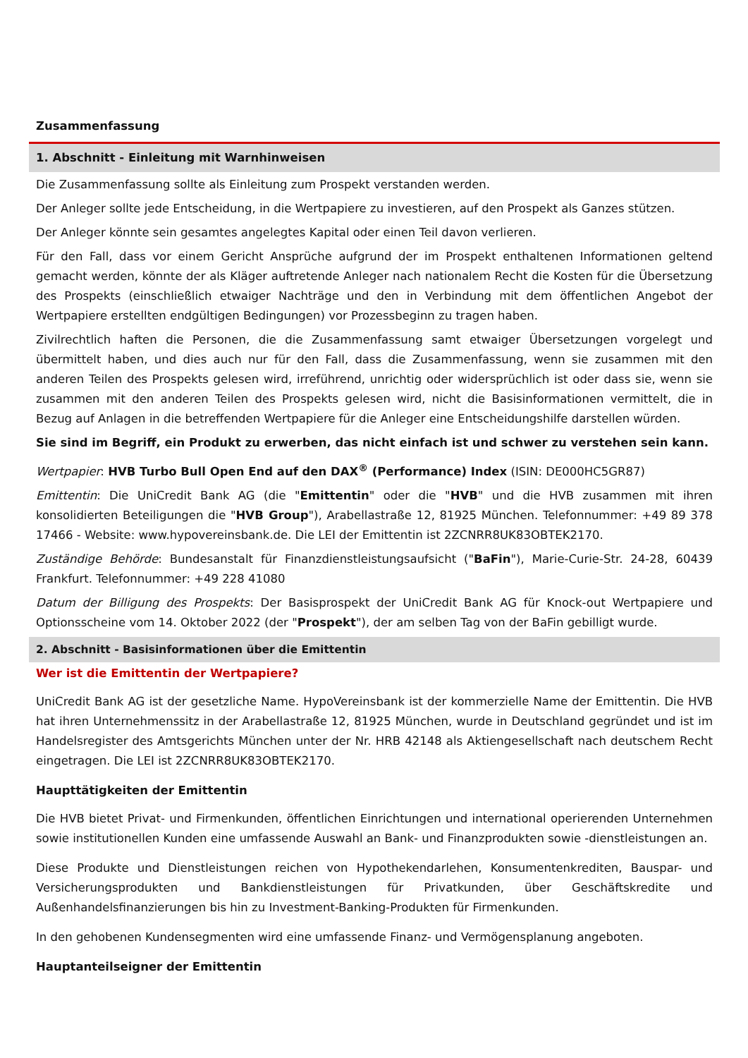Zusammenfassung
1. Abschnitt - Einleitung mit Warnhinweisen
Die Zusammenfassung sollte als Einleitung zum Prospekt verstanden werden.
Der Anleger sollte jede Entscheidung, in die Wertpapiere zu investieren, auf den Prospekt als Ganzes stützen.
Der Anleger könnte sein gesamtes angelegtes Kapital oder einen Teil davon verlieren.
Für den Fall, dass vor einem Gericht Ansprüche aufgrund der im Prospekt enthaltenen Informationen geltend gemacht werden, könnte der als Kläger auftretende Anleger nach nationalem Recht die Kosten für die Übersetzung des Prospekts (einschließlich etwaiger Nachträge und den in Verbindung mit dem öffentlichen Angebot der Wertpapiere erstellten endgültigen Bedingungen) vor Prozessbeginn zu tragen haben.
Zivilrechtlich haften die Personen, die die Zusammenfassung samt etwaiger Übersetzungen vorgelegt und übermittelt haben, und dies auch nur für den Fall, dass die Zusammenfassung, wenn sie zusammen mit den anderen Teilen des Prospekts gelesen wird, irreführend, unrichtig oder widersprüchlich ist oder dass sie, wenn sie zusammen mit den anderen Teilen des Prospekts gelesen wird, nicht die Basisinformationen vermittelt, die in Bezug auf Anlagen in die betreffenden Wertpapiere für die Anleger eine Entscheidungshilfe darstellen würden.
Sie sind im Begriff, ein Produkt zu erwerben, das nicht einfach ist und schwer zu verstehen sein kann.
Wertpapier: HVB Turbo Bull Open End auf den DAX<sup>®</sup> (Performance) Index (ISIN: DE000HC5GR87)
Emittentin: Die UniCredit Bank AG (die "Emittentin" oder die "HVB" und die HVB zusammen mit ihren konsolidierten Beteiligungen die "HVB Group"), Arabellastraße 12, 81925 München. Telefonnummer: +49 89 378 17466 - Website: www.hypovereinsbank.de. Die LEI der Emittentin ist 2ZCNRR8UK83OBTEK2170.
Zuständige Behörde: Bundesanstalt für Finanzdienstleistungsaufsicht ("BaFin"), Marie-Curie-Str. 24-28, 60439 Frankfurt. Telefonnummer: +49 228 41080
Datum der Billigung des Prospekts: Der Basisprospekt der UniCredit Bank AG für Knock-out Wertpapiere und Optionsscheine vom 14. Oktober 2022 (der "Prospekt"), der am selben Tag von der BaFin gebilligt wurde.
2. Abschnitt - Basisinformationen über die Emittentin
Wer ist die Emittentin der Wertpapiere?
UniCredit Bank AG ist der gesetzliche Name. HypoVereinsbank ist der kommerzielle Name der Emittentin. Die HVB hat ihren Unternehmenssitz in der Arabellastraße 12, 81925 München, wurde in Deutschland gegründet und ist im Handelsregister des Amtsgerichts München unter der Nr. HRB 42148 als Aktiengesellschaft nach deutschem Recht eingetragen. Die LEI ist 2ZCNRR8UK83OBTEK2170.
Haupttätigkeiten der Emittentin
Die HVB bietet Privat- und Firmenkunden, öffentlichen Einrichtungen und international operierenden Unternehmen sowie institutionellen Kunden eine umfassende Auswahl an Bank- und Finanzprodukten sowie -dienstleistungen an.
Diese Produkte und Dienstleistungen reichen von Hypothekendarlehen, Konsumentenkrediten, Bauspar- und Versicherungsprodukten und Bankdienstleistungen für Privatkunden, über Geschäftskredite und Außenhandelsfinanzierungen bis hin zu Investment-Banking-Produkten für Firmenkunden.
In den gehobenen Kundensegmenten wird eine umfassende Finanz- und Vermögensplanung angeboten.
Hauptanteilseigner der Emittentin